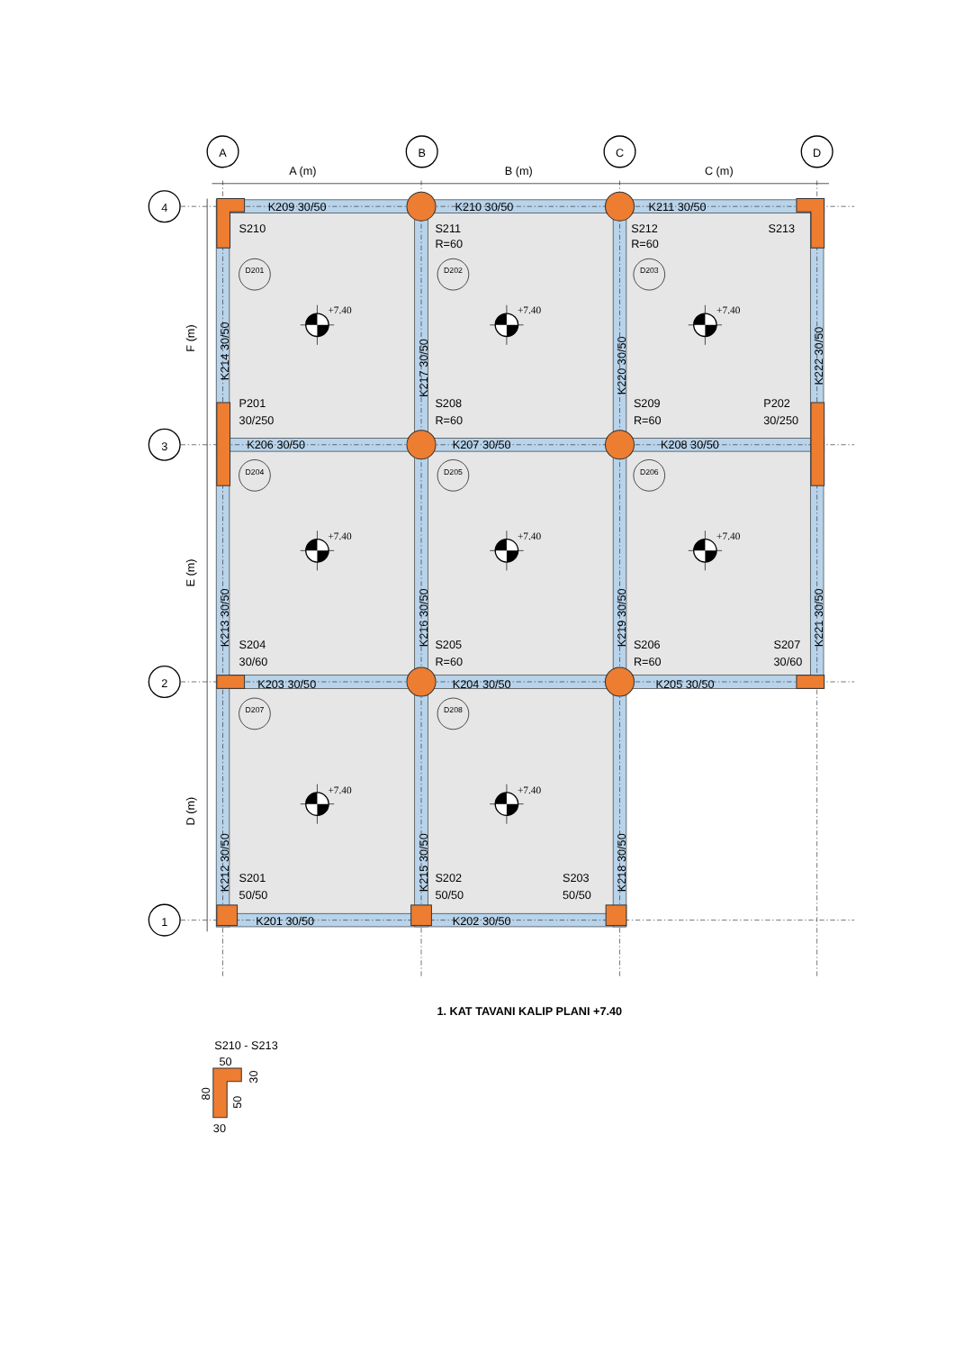A
B
C
D
4
3
2
1
A (m)
B (m)
C (m)
F (m)
E (m)
D (m)
K209 30/50
K210 30/50
K211 30/50
K206 30/50
K207 30/50
K208 30/50
K203 30/50
K204 30/50
K205 30/50
K201 30/50
K202 30/50
K214 30/50
K217 30/50
K220 30/50
K222 30/50
K213 30/50
K216 30/50
K219 30/50
K221 30/50
K212 30/50
K215 30/50
K218 30/50
S210
S211
R=60
S212
R=60
S213
P201
30/250
S208
R=60
S209
R=60
P202
30/250
S204
30/60
S205
R=60
S206
R=60
S207
30/60
S201
50/50
S202
50/50
S203
50/50
D201
D202
D203
D204
D205
D206
D207
D208
+7.40
+7.40
+7.40
+7.40
+7.40
+7.40
+7.40
+7.40
1. KAT TAVANI KALIP PLANI +7.40
S210 - S213
50
30
30
80
50